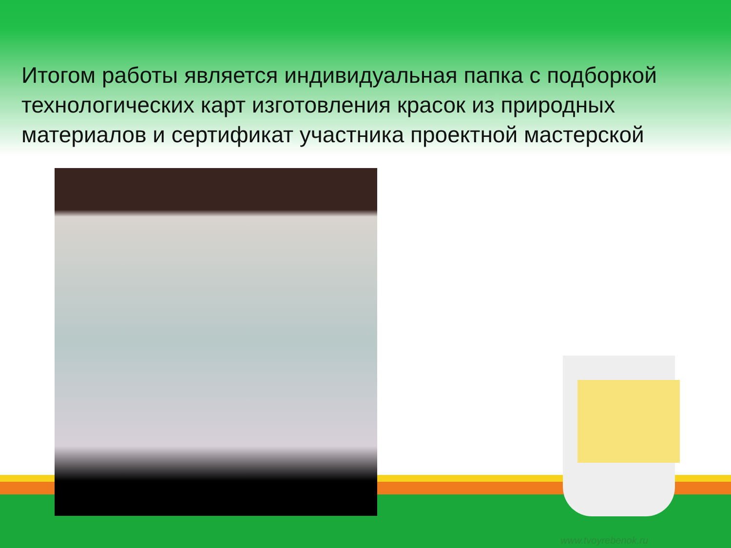Итогом работы является индивидуальная папка с подборкой технологических карт изготовления красок из природных материалов и сертификат участника проектной мастерской
www.tvoyrebenok.ru